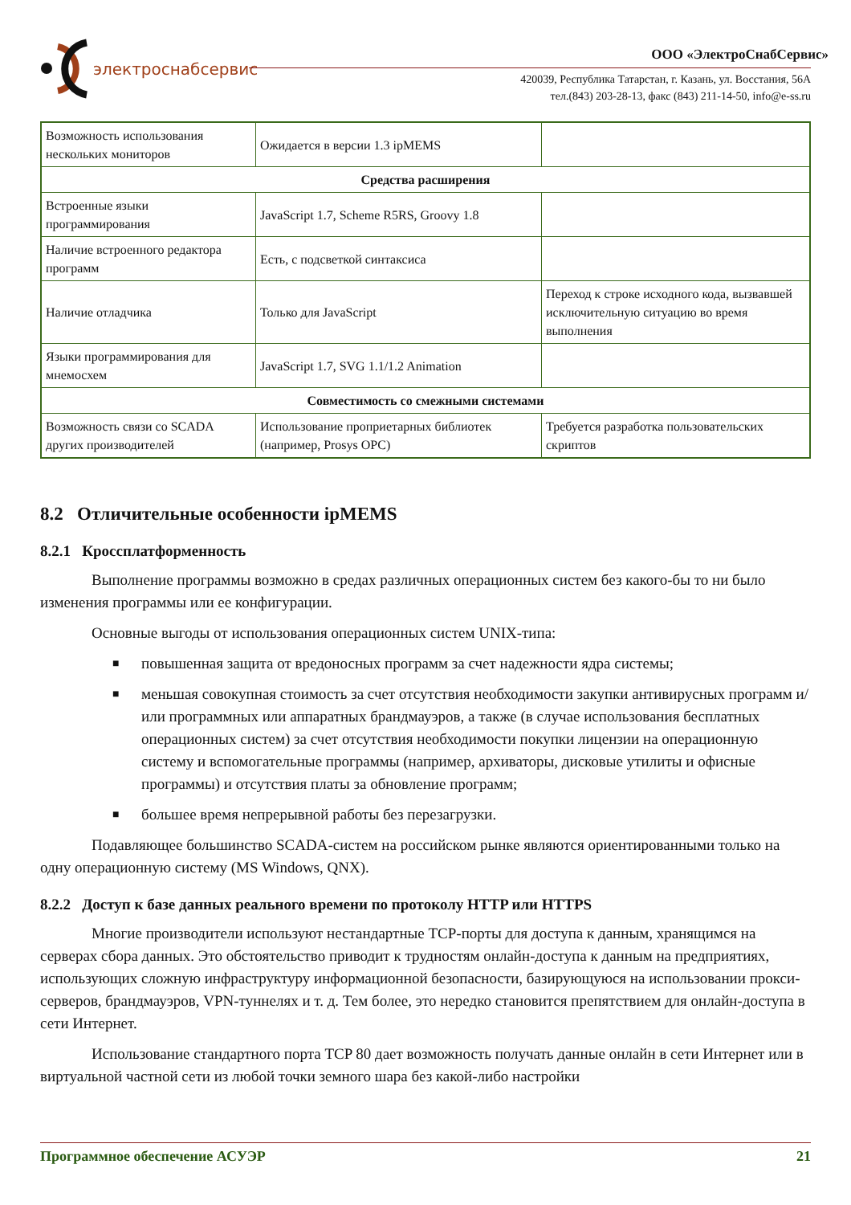электроснабсервис
ООО «ЭлектроСнабСервис»
420039, Республика Татарстан, г. Казань, ул. Восстания, 56А
тел.(843) 203-28-13, факс (843) 211-14-50, info@e-ss.ru
| Возможность использования нескольких мониторов | Ожидается в версии 1.3 ipMEMS | |
| Средства расширения | | |
| Встроенные языки программирования | JavaScript 1.7, Scheme R5RS, Groovy 1.8 | |
| Наличие встроенного редактора программ | Есть, с подсветкой синтаксиса | |
| Наличие отладчика | Только для JavaScript | Переход к строке исходного кода, вызвавшей исключительную ситуацию во время выполнения |
| Языки программирования для мнемосхем | JavaScript 1.7, SVG 1.1/1.2 Animation | |
| Совместимость со смежными системами | | |
| Возможность связи со SCADA других производителей | Использование проприетарных библиотек (например, Prosys OPC) | Требуется разработка пользовательских скриптов |
8.2 Отличительные особенности ipMEMS
8.2.1 Кроссплатформенность
Выполнение программы возможно в средах различных операционных систем без какого-бы то ни было изменения программы или ее конфигурации.
Основные выгоды от использования операционных систем UNIX-типа:
■ повышенная защита от вредоносных программ за счет надежности ядра системы;
■ меньшая совокупная стоимость за счет отсутствия необходимости закупки антивирусных программ и/или программных или аппаратных брандмауэров, а также (в случае использования бесплатных операционных систем) за счет отсутствия необходимости покупки лицензии на операционную систему и вспомогательные программы (например, архиваторы, дисковые утилиты и офисные программы) и отсутствия платы за обновление программ;
■ большее время непрерывной работы без перезагрузки.
Подавляющее большинство SCADA-систем на российском рынке являются ориентированными только на одну операционную систему (MS Windows, QNX).
8.2.2 Доступ к базе данных реального времени по протоколу HTTP или HTTPS
Многие производители используют нестандартные TCP-порты для доступа к данным, хранящимся на серверах сбора данных. Это обстоятельство приводит к трудностям онлайн-доступа к данным на предприятиях, использующих сложную инфраструктуру информационной безопасности, базирующуюся на использовании прокси-серверов, брандмауэров, VPN-туннелях и т. д. Тем более, это нередко становится препятствием для онлайн-доступа в сети Интернет.
Использование стандартного порта TCP 80 дает возможность получать данные онлайн в сети Интернет или в виртуальной частной сети из любой точки земного шара без какой-либо настройки
Программное обеспечение АСУЭР 21